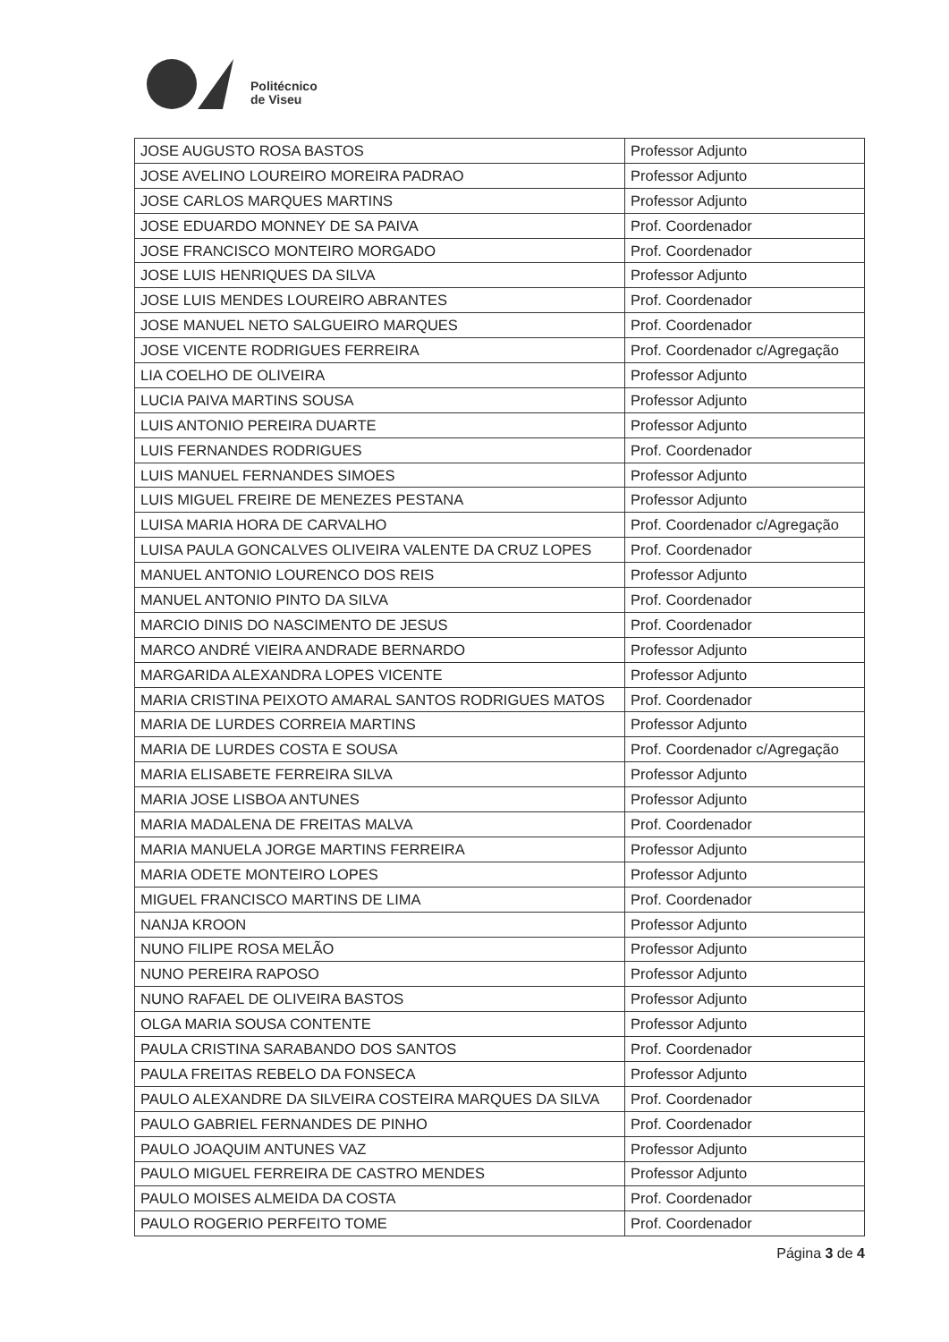Politécnico
de Viseu
| JOSE AUGUSTO ROSA BASTOS | Professor Adjunto |
| JOSE AVELINO LOUREIRO MOREIRA PADRAO | Professor Adjunto |
| JOSE CARLOS MARQUES MARTINS | Professor Adjunto |
| JOSE EDUARDO MONNEY DE SA PAIVA | Prof. Coordenador |
| JOSE FRANCISCO MONTEIRO MORGADO | Prof. Coordenador |
| JOSE LUIS HENRIQUES DA SILVA | Professor Adjunto |
| JOSE LUIS MENDES LOUREIRO ABRANTES | Prof. Coordenador |
| JOSE MANUEL NETO SALGUEIRO MARQUES | Prof. Coordenador |
| JOSE VICENTE RODRIGUES FERREIRA | Prof. Coordenador c/Agregação |
| LIA COELHO DE OLIVEIRA | Professor Adjunto |
| LUCIA PAIVA MARTINS SOUSA | Professor Adjunto |
| LUIS ANTONIO PEREIRA DUARTE | Professor Adjunto |
| LUIS FERNANDES RODRIGUES | Prof. Coordenador |
| LUIS MANUEL FERNANDES SIMOES | Professor Adjunto |
| LUIS MIGUEL FREIRE DE MENEZES PESTANA | Professor Adjunto |
| LUISA MARIA HORA DE CARVALHO | Prof. Coordenador c/Agregação |
| LUISA PAULA GONCALVES OLIVEIRA VALENTE DA CRUZ LOPES | Prof. Coordenador |
| MANUEL ANTONIO LOURENCO DOS REIS | Professor Adjunto |
| MANUEL ANTONIO PINTO DA SILVA | Prof. Coordenador |
| MARCIO DINIS DO NASCIMENTO DE JESUS | Prof. Coordenador |
| MARCO ANDRÉ VIEIRA ANDRADE BERNARDO | Professor Adjunto |
| MARGARIDA ALEXANDRA LOPES VICENTE | Professor Adjunto |
| MARIA CRISTINA PEIXOTO AMARAL SANTOS RODRIGUES MATOS | Prof. Coordenador |
| MARIA DE LURDES CORREIA MARTINS | Professor Adjunto |
| MARIA DE LURDES COSTA E SOUSA | Prof. Coordenador c/Agregação |
| MARIA ELISABETE FERREIRA SILVA | Professor Adjunto |
| MARIA JOSE LISBOA ANTUNES | Professor Adjunto |
| MARIA MADALENA DE FREITAS MALVA | Prof. Coordenador |
| MARIA MANUELA JORGE MARTINS FERREIRA | Professor Adjunto |
| MARIA ODETE MONTEIRO LOPES | Professor Adjunto |
| MIGUEL FRANCISCO MARTINS DE LIMA | Prof. Coordenador |
| NANJA KROON | Professor Adjunto |
| NUNO FILIPE ROSA MELÃO | Professor Adjunto |
| NUNO PEREIRA RAPOSO | Professor Adjunto |
| NUNO RAFAEL DE OLIVEIRA BASTOS | Professor Adjunto |
| OLGA MARIA SOUSA CONTENTE | Professor Adjunto |
| PAULA CRISTINA SARABANDO DOS SANTOS | Prof. Coordenador |
| PAULA FREITAS REBELO DA FONSECA | Professor Adjunto |
| PAULO ALEXANDRE DA SILVEIRA COSTEIRA MARQUES DA SILVA | Prof. Coordenador |
| PAULO GABRIEL FERNANDES DE PINHO | Prof. Coordenador |
| PAULO JOAQUIM ANTUNES VAZ | Professor Adjunto |
| PAULO MIGUEL FERREIRA DE CASTRO MENDES | Professor Adjunto |
| PAULO MOISES ALMEIDA DA COSTA | Prof. Coordenador |
| PAULO ROGERIO PERFEITO TOME | Prof. Coordenador |
Página 3 de 4